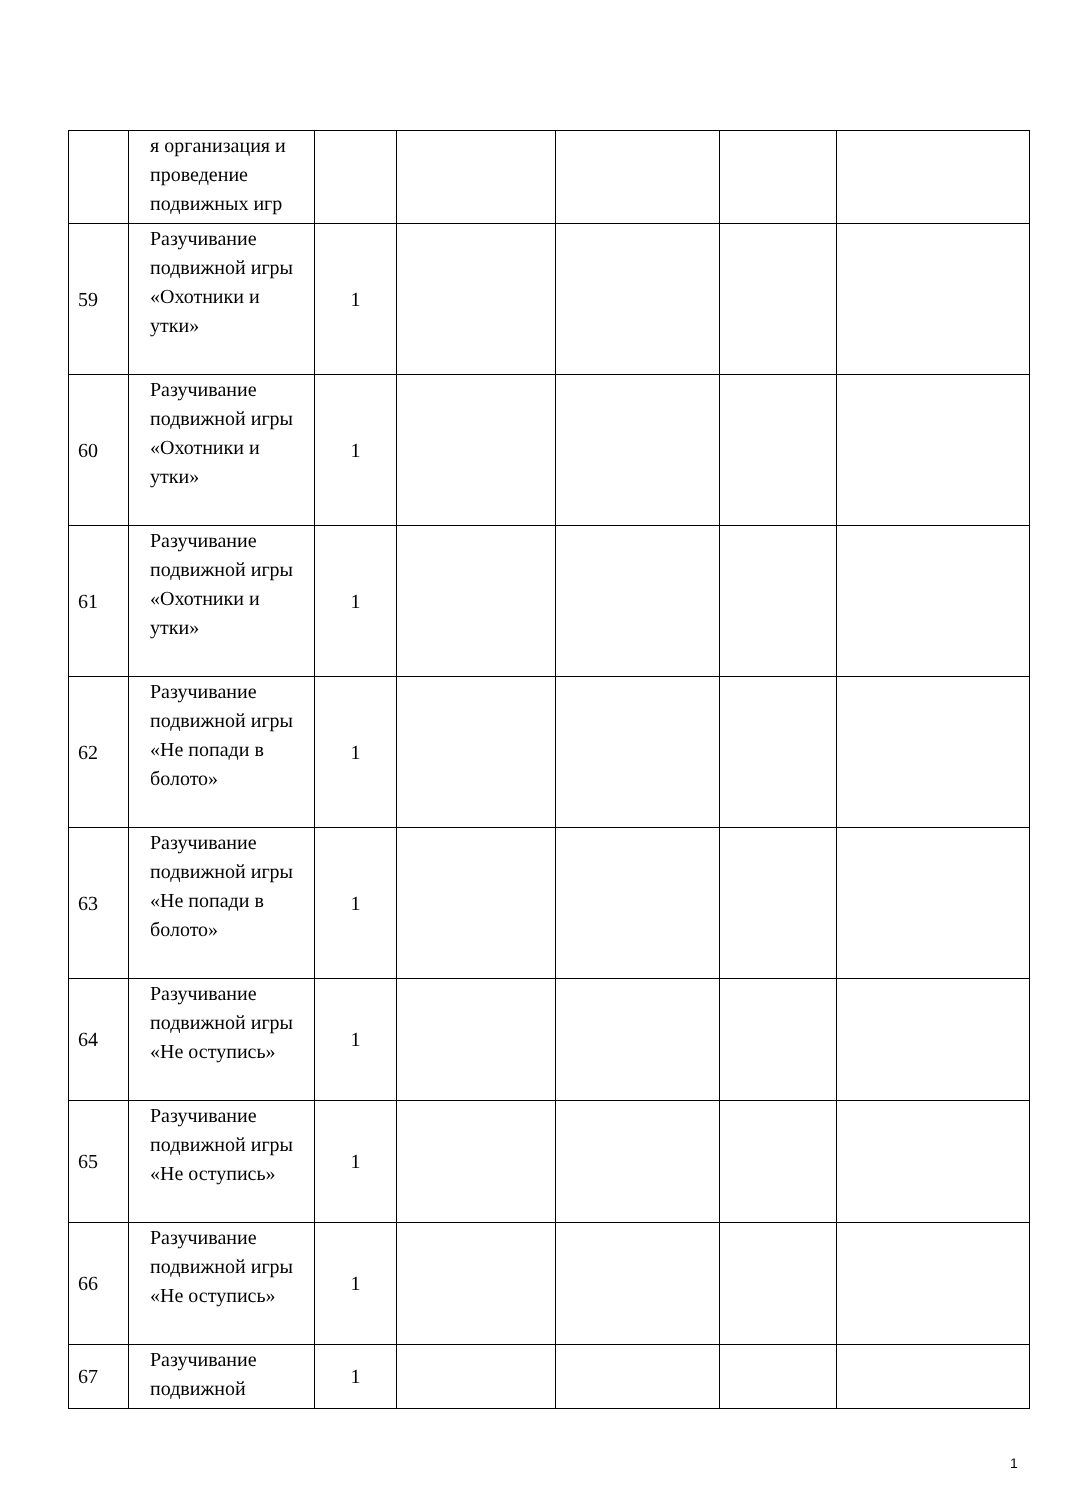| | я организация и проведение подвижных игр | | | | | |
| 59 | Разучивание подвижной игры «Охотники и утки» | 1 | | | | |
| 60 | Разучивание подвижной игры «Охотники и утки» | 1 | | | | |
| 61 | Разучивание подвижной игры «Охотники и утки» | 1 | | | | |
| 62 | Разучивание подвижной игры «Не попади в болото» | 1 | | | | |
| 63 | Разучивание подвижной игры «Не попади в болото» | 1 | | | | |
| 64 | Разучивание подвижной игры «Не оступись» | 1 | | | | |
| 65 | Разучивание подвижной игры «Не оступись» | 1 | | | | |
| 66 | Разучивание подвижной игры «Не оступись» | 1 | | | | |
| 67 | Разучивание подвижной | 1 | | | | |
1